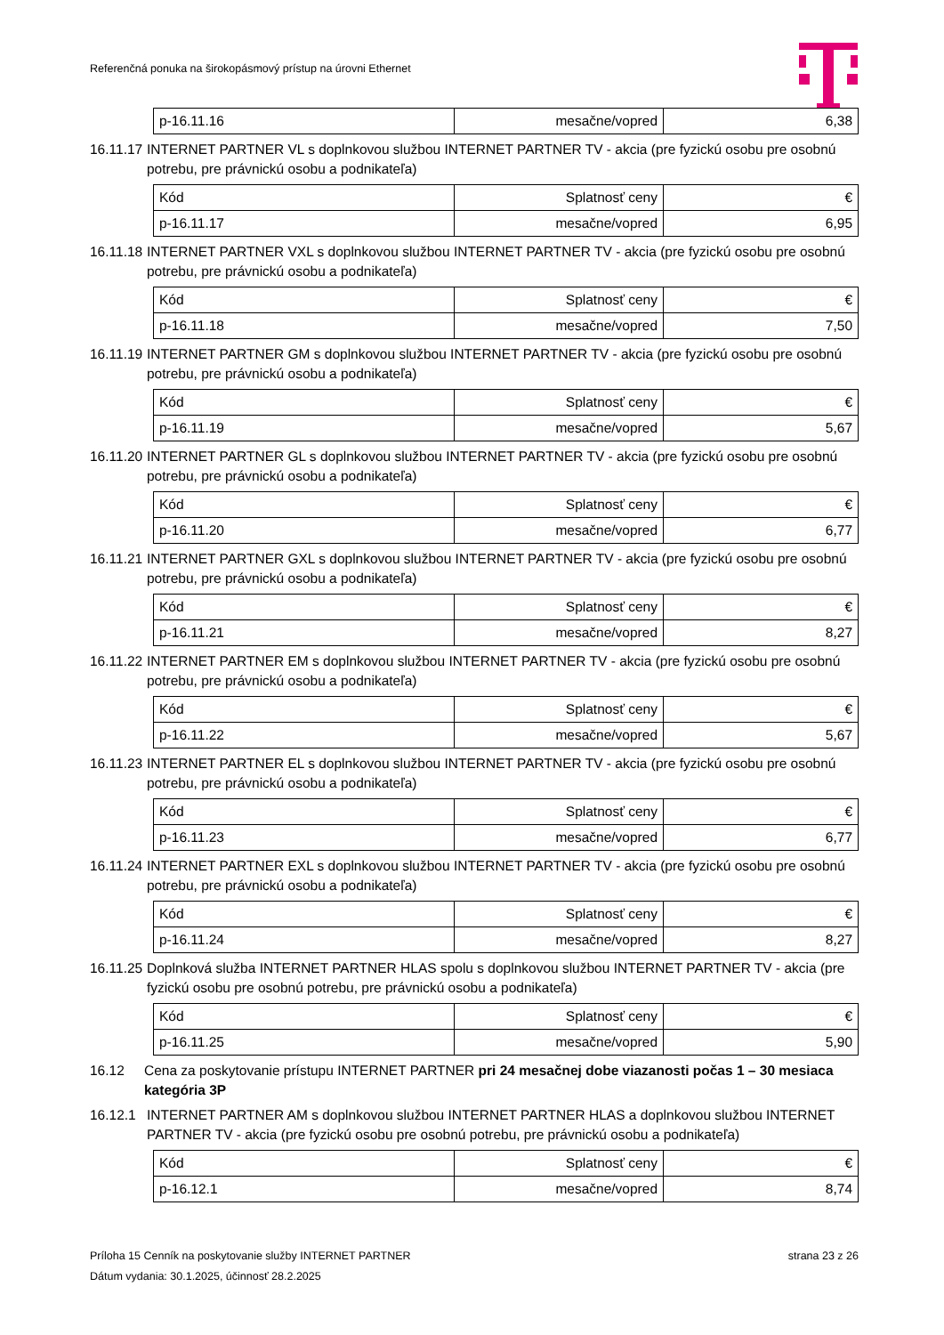Referenčná ponuka na širokopásmový prístup na úrovni Ethernet
| p-16.11.16 | mesačne/vopred | 6,38 |
16.11.17 INTERNET PARTNER VL s doplnkovou službou INTERNET PARTNER TV - akcia (pre fyzickú osobu pre osobnú potrebu, pre právnickú osobu a podnikateľa)
| Kód | Splatnosť ceny | € |
| p-16.11.17 | mesačne/vopred | 6,95 |
16.11.18 INTERNET PARTNER VXL s doplnkovou službou INTERNET PARTNER TV - akcia (pre fyzickú osobu pre osobnú potrebu, pre právnickú osobu a podnikateľa)
| Kód | Splatnosť ceny | € |
| p-16.11.18 | mesačne/vopred | 7,50 |
16.11.19 INTERNET PARTNER GM s doplnkovou službou INTERNET PARTNER TV - akcia (pre fyzickú osobu pre osobnú potrebu, pre právnickú osobu a podnikateľa)
| Kód | Splatnosť ceny | € |
| p-16.11.19 | mesačne/vopred | 5,67 |
16.11.20 INTERNET PARTNER GL s doplnkovou službou INTERNET PARTNER TV - akcia (pre fyzickú osobu pre osobnú potrebu, pre právnickú osobu a podnikateľa)
| Kód | Splatnosť ceny | € |
| p-16.11.20 | mesačne/vopred | 6,77 |
16.11.21 INTERNET PARTNER GXL s doplnkovou službou INTERNET PARTNER TV - akcia (pre fyzickú osobu pre osobnú potrebu, pre právnickú osobu a podnikateľa)
| Kód | Splatnosť ceny | € |
| p-16.11.21 | mesačne/vopred | 8,27 |
16.11.22 INTERNET PARTNER EM s doplnkovou službou INTERNET PARTNER TV - akcia (pre fyzickú osobu pre osobnú potrebu, pre právnickú osobu a podnikateľa)
| Kód | Splatnosť ceny | € |
| p-16.11.22 | mesačne/vopred | 5,67 |
16.11.23 INTERNET PARTNER EL s doplnkovou službou INTERNET PARTNER TV - akcia (pre fyzickú osobu pre osobnú potrebu, pre právnickú osobu a podnikateľa)
| Kód | Splatnosť ceny | € |
| p-16.11.23 | mesačne/vopred | 6,77 |
16.11.24 INTERNET PARTNER EXL s doplnkovou službou INTERNET PARTNER TV - akcia (pre fyzickú osobu pre osobnú potrebu, pre právnickú osobu a podnikateľa)
| Kód | Splatnosť ceny | € |
| p-16.11.24 | mesačne/vopred | 8,27 |
16.11.25 Doplnková služba INTERNET PARTNER HLAS spolu s doplnkovou službou INTERNET PARTNER TV - akcia (pre fyzickú osobu pre osobnú potrebu, pre právnickú osobu a podnikateľa)
| Kód | Splatnosť ceny | € |
| p-16.11.25 | mesačne/vopred | 5,90 |
16.12 Cena za poskytovanie prístupu INTERNET PARTNER pri 24 mesačnej dobe viazanosti počas 1 – 30 mesiaca kategória 3P
16.12.1 INTERNET PARTNER AM s doplnkovou službou INTERNET PARTNER HLAS a doplnkovou službou INTERNET PARTNER TV - akcia (pre fyzickú osobu pre osobnú potrebu, pre právnickú osobu a podnikateľa)
| Kód | Splatnosť ceny | € |
| p-16.12.1 | mesačne/vopred | 8,74 |
Príloha 15 Cenník na poskytovanie služby INTERNET PARTNER strana 23 z 26
Dátum vydania: 30.1.2025, účinnosť 28.2.2025